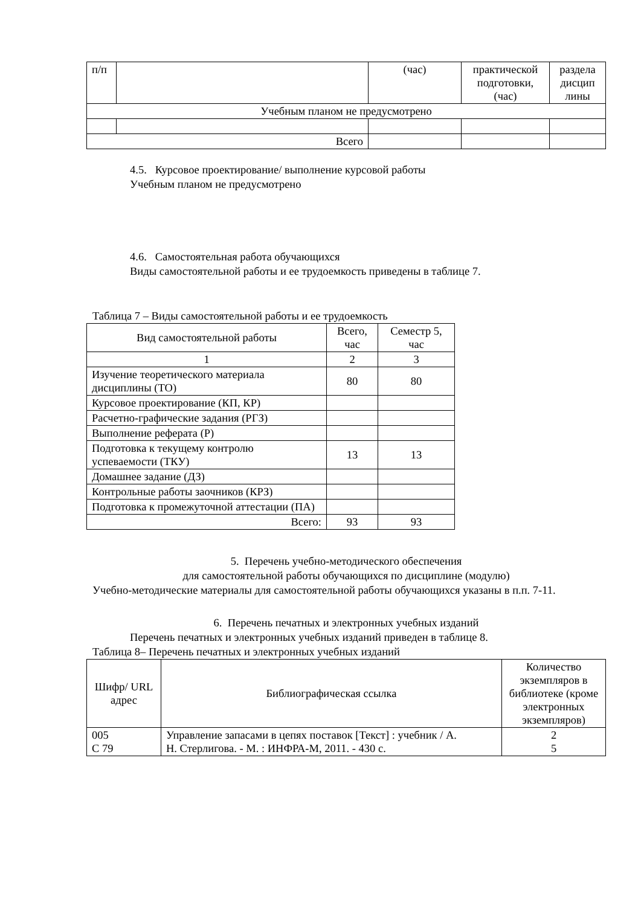| п/п | | (час) | практической подготовки, (час) | раздела дисцип лины |
| Учебным планом не предусмотрено | | | | |
| Всего | | | | |
4.5. Курсовое проектирование/ выполнение курсовой работы
Учебным планом не предусмотрено
4.6. Самостоятельная работа обучающихся
Виды самостоятельной работы и ее трудоемкость приведены в таблице 7.
Таблица 7 – Виды самостоятельной работы и ее трудоемкость
| Вид самостоятельной работы | Всего, час | Семестр 5, час |
| 1 | 2 | 3 |
| Изучение теоретического материала дисциплины (ТО) | 80 | 80 |
| Курсовое проектирование (КП, КР) | | |
| Расчетно-графические задания (РГЗ) | | |
| Выполнение реферата (Р) | | |
| Подготовка к текущему контролю успеваемости (ТКУ) | 13 | 13 |
| Домашнее задание (ДЗ) | | |
| Контрольные работы заочников (КРЗ) | | |
| Подготовка к промежуточной аттестации (ПА) | | |
| Всего: | 93 | 93 |
5. Перечень учебно-методического обеспечения
для самостоятельной работы обучающихся по дисциплине (модулю)
Учебно-методические материалы для самостоятельной работы обучающихся указаны в п.п. 7-11.
6. Перечень печатных и электронных учебных изданий
Перечень печатных и электронных учебных изданий приведен в таблице 8.
Таблица 8– Перечень печатных и электронных учебных изданий
| Шифр/ URL адрес | Библиографическая ссылка | Количество экземпляров в библиотеке (кроме электронных экземпляров) |
| 005 С 79 | Управление запасами в цепях поставок [Текст] : учебник / А. Н. Стерлигова. - М. : ИНФРА-М, 2011. - 430 с. | 2 5 |